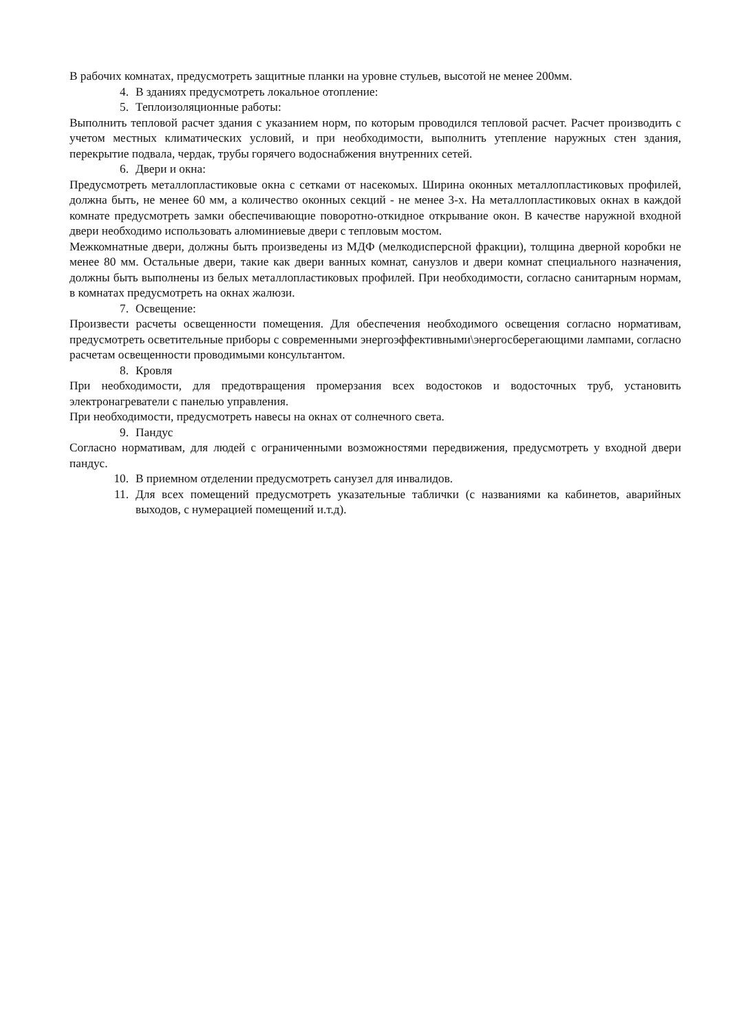В рабочих комнатах, предусмотреть защитные планки на уровне стульев, высотой не менее 200мм.
4. В зданиях предусмотреть локальное отопление:
5. Теплоизоляционные работы:
Выполнить тепловой расчет здания с указанием норм, по которым проводился тепловой расчет. Расчет производить с учетом местных климатических условий, и при необходимости, выполнить утепление наружных стен здания, перекрытие подвала, чердак, трубы горячего водоснабжения внутренних сетей.
6. Двери и окна:
Предусмотреть металлопластиковые окна с сетками от насекомых. Ширина оконных металлопластиковых профилей, должна быть, не менее 60 мм, а количество оконных секций - не менее 3-х. На металлопластиковых окнах в каждой комнате предусмотреть замки обеспечивающие поворотно-откидное открывание окон. В качестве наружной входной двери необходимо использовать алюминиевые двери с тепловым мостом.
Межкомнатные двери, должны быть произведены из МДФ (мелкодисперсной фракции), толщина дверной коробки не менее 80 мм. Остальные двери, такие как двери ванных комнат, санузлов и двери комнат специального назначения, должны быть выполнены из белых металлопластиковых профилей. При необходимости, согласно санитарным нормам, в комнатах предусмотреть на окнах жалюзи.
7. Освещение:
Произвести расчеты освещенности помещения. Для обеспечения необходимого освещения согласно нормативам, предусмотреть осветительные приборы с современными энергоэффективными\энергосберегающими лампами, согласно расчетам освещенности проводимыми консультантом.
8. Кровля
При необходимости, для предотвращения промерзания всех водостоков и водосточных труб, установить электронагреватели с панелью управления.
При необходимости, предусмотреть навесы на окнах от солнечного света.
9. Пандус
Согласно нормативам, для людей с ограниченными возможностями передвижения, предусмотреть у входной двери пандус.
10. В приемном отделении предусмотреть санузел для инвалидов.
11. Для всех помещений предусмотреть указательные таблички (с названиями ка кабинетов, аварийных выходов, с нумерацией помещений и.т.д).